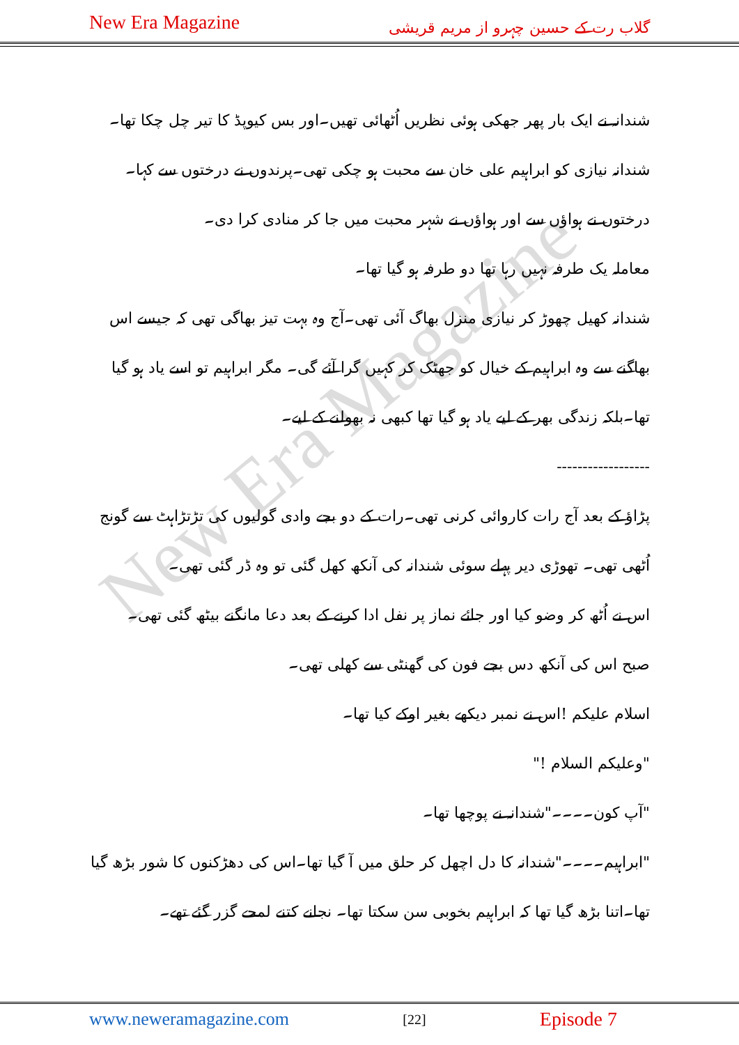New Era Magazine گلاب رت کے حسین چہرو از مریم قریشی
New Era Magazine
شندانہ نے ایک بار پھر جھکی ہوئی نظریں اُٹھائی تھیں۔اور بس کیوپڈ کا تیر چل چکا تھا۔شندانہ نیازی کو ابراہیم علی خان سے محبت ہو چکی تھی۔پرندوں نے درختوں سے کہا۔درختوں نے ہواؤں سے اور ہواؤں نے شہر محبت میں جا کر منادی کرا دی۔
معاملہ یک طرفہ نہیں رہا تھا دو طرفہ ہو گیا تھا۔
شندانہ کھیل چھوڑ کر نیازی منزل بھاگ آئی تھی۔آج وہ بہت تیز بھاگی تھی کہ جیسے اس بھاگنے سے وہ ابراہیم کے خیال کو جھٹک کر کہیں گرا آئے گی۔ مگر ابراہیم تو اسے یاد ہو گیا تھا۔بلکہ زندگی بھر کے لیے یاد ہو گیا تھا کبھی نہ بھولنے کے لیے۔
------------------
پڑاؤ کے بعد آج رات کاروائی کرنی تھی۔رات کے دو بجے وادی گولیوں کی تڑتڑاہٹ سے گونج اُٹھی تھی۔ تھوڑی دیر پہلے سوئی شندانہ کی آنکھ کھل گئی تو وہ ڈر گئی تھی۔
اس نے اُٹھ کر وضو کیا اور جائے نماز پر نفل ادا کرنے کے بعد دعا مانگنے بیٹھ گئی تھی۔
صبح اس کی آنکھ دس بجے فون کی گھنٹی سے کھلی تھی۔
اسلام علیکم !اس نے نمبر دیکھے بغیر اوکے کیا تھا۔
"وعلیکم السلام !"
"آپ کون۔۔۔۔"شندانہ نے پوچھا تھا۔
"ابراہیم۔۔۔۔"شندانہ کا دل اچھل کر حلق میں آ گیا تھا۔اس کی دھڑکنوں کا شور بڑھ گیا تھا۔اتنا بڑھ گیا تھا کہ ابراہیم بخوبی سن سکتا تھا۔ نجانے کتنے لمحے گزر گئے تھے۔
www.neweramagazine.com [22] Episode 7